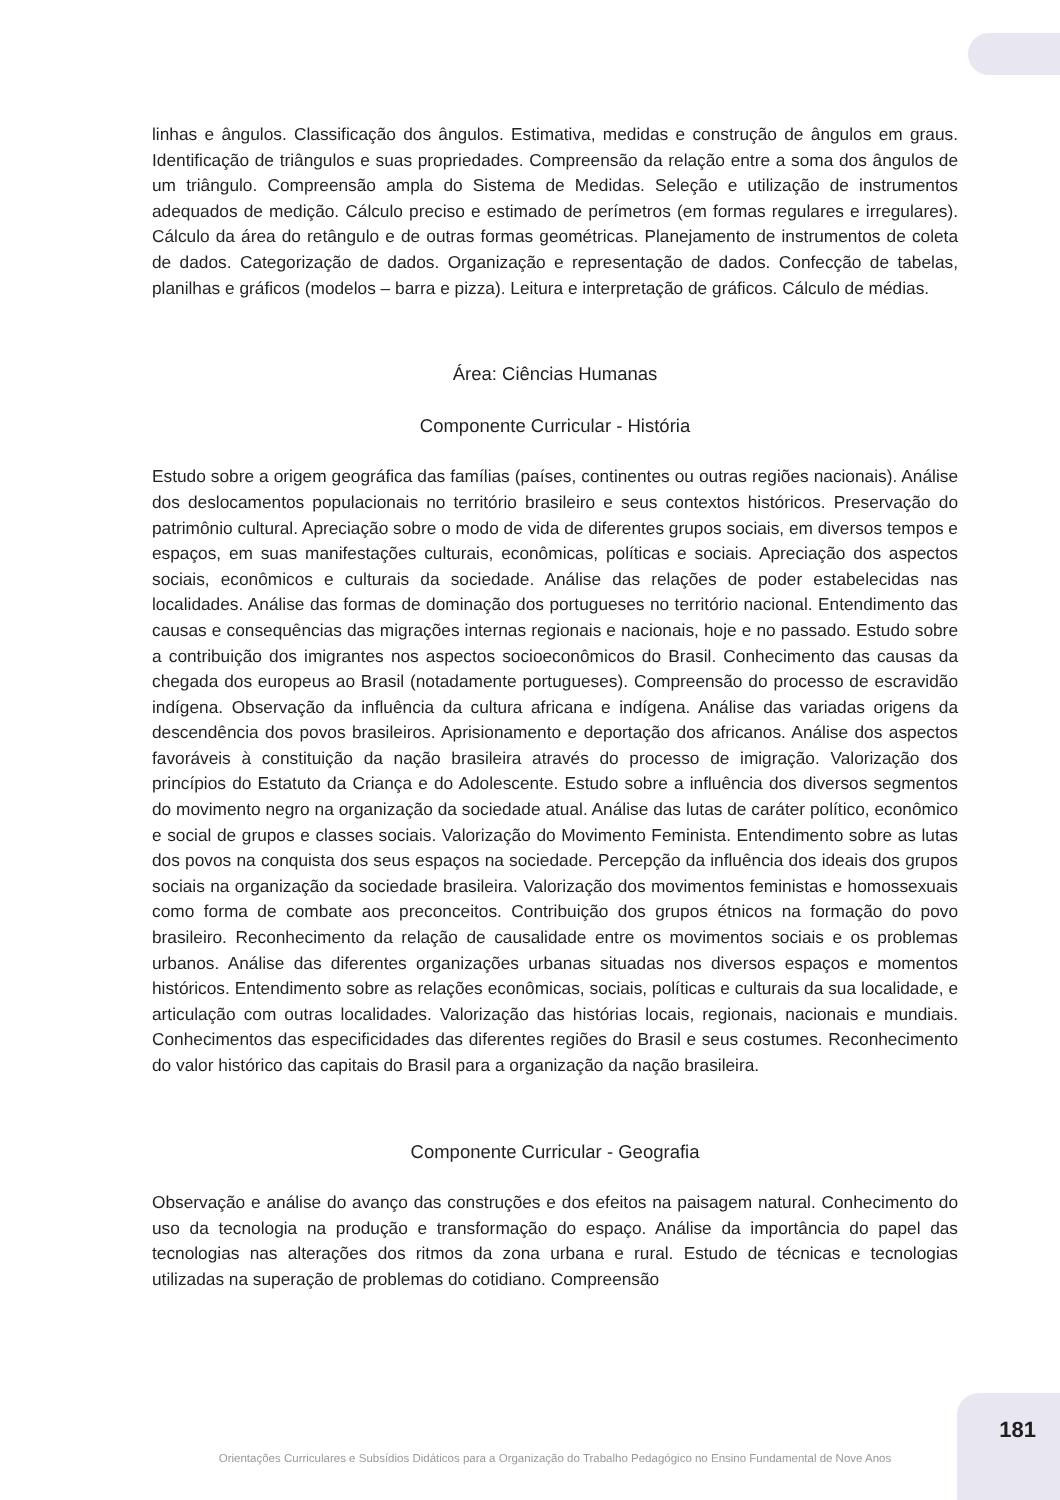linhas e ângulos. Classificação dos ângulos. Estimativa, medidas e construção de ângulos em graus. Identificação de triângulos e suas propriedades. Compreensão da relação entre a soma dos ângulos de um triângulo. Compreensão ampla do Sistema de Medidas. Seleção e utilização de instrumentos adequados de medição. Cálculo preciso e estimado de perímetros (em formas regulares e irregulares). Cálculo da área do retângulo e de outras formas geométricas. Planejamento de instrumentos de coleta de dados. Categorização de dados. Organização e representação de dados. Confecção de tabelas, planilhas e gráficos (modelos – barra e pizza). Leitura e interpretação de gráficos. Cálculo de médias.
Área: Ciências Humanas
Componente Curricular - História
Estudo sobre a origem geográfica das famílias (países, continentes ou outras regiões nacionais). Análise dos deslocamentos populacionais no território brasileiro e seus contextos históricos. Preservação do patrimônio cultural. Apreciação sobre o modo de vida de diferentes grupos sociais, em diversos tempos e espaços, em suas manifestações culturais, econômicas, políticas e sociais. Apreciação dos aspectos sociais, econômicos e culturais da sociedade. Análise das relações de poder estabelecidas nas localidades. Análise das formas de dominação dos portugueses no território nacional. Entendimento das causas e consequências das migrações internas regionais e nacionais, hoje e no passado. Estudo sobre a contribuição dos imigrantes nos aspectos socioeconômicos do Brasil. Conhecimento das causas da chegada dos europeus ao Brasil (notadamente portugueses). Compreensão do processo de escravidão indígena. Observação da influência da cultura africana e indígena. Análise das variadas origens da descendência dos povos brasileiros. Aprisionamento e deportação dos africanos. Análise dos aspectos favoráveis à constituição da nação brasileira através do processo de imigração. Valorização dos princípios do Estatuto da Criança e do Adolescente. Estudo sobre a influência dos diversos segmentos do movimento negro na organização da sociedade atual. Análise das lutas de caráter político, econômico e social de grupos e classes sociais. Valorização do Movimento Feminista. Entendimento sobre as lutas dos povos na conquista dos seus espaços na sociedade. Percepção da influência dos ideais dos grupos sociais na organização da sociedade brasileira. Valorização dos movimentos feministas e homossexuais como forma de combate aos preconceitos. Contribuição dos grupos étnicos na formação do povo brasileiro. Reconhecimento da relação de causalidade entre os movimentos sociais e os problemas urbanos. Análise das diferentes organizações urbanas situadas nos diversos espaços e momentos históricos. Entendimento sobre as relações econômicas, sociais, políticas e culturais da sua localidade, e articulação com outras localidades. Valorização das histórias locais, regionais, nacionais e mundiais. Conhecimentos das especificidades das diferentes regiões do Brasil e seus costumes. Reconhecimento do valor histórico das capitais do Brasil para a organização da nação brasileira.
Componente Curricular - Geografia
Observação e análise do avanço das construções e dos efeitos na paisagem natural. Conhecimento do uso da tecnologia na produção e transformação do espaço. Análise da importância do papel das tecnologias nas alterações dos ritmos da zona urbana e rural. Estudo de técnicas e tecnologias utilizadas na superação de problemas do cotidiano. Compreensão
181
Orientações Curriculares e Subsídios Didáticos para a Organização do Trabalho Pedagógico no Ensino Fundamental de Nove Anos